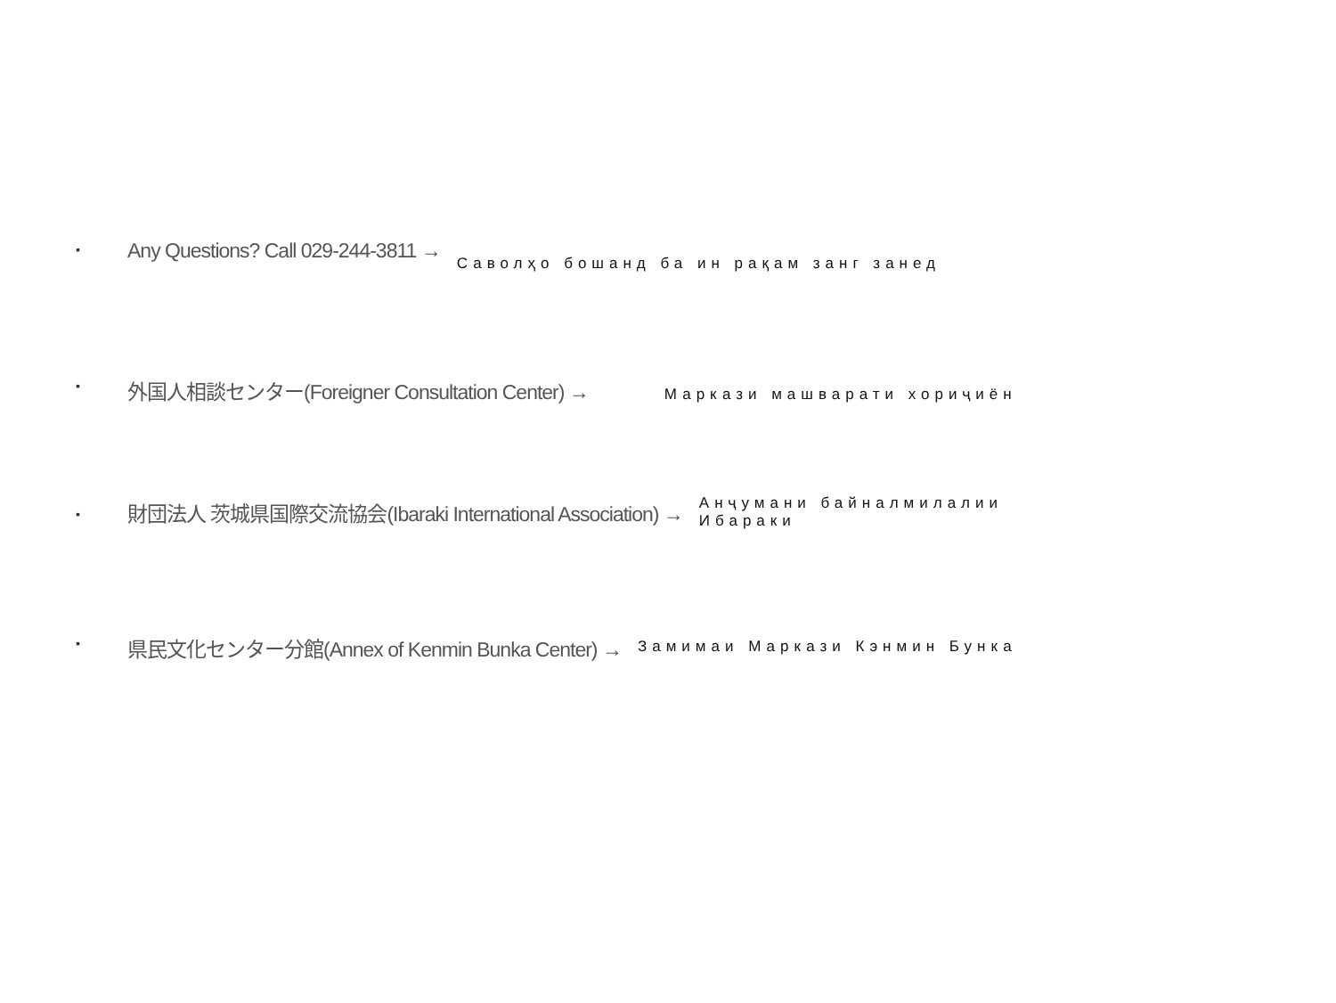▪ Any Questions? Call 029-244-3811 → Саволҳо бошанд ба ин рақам занг занед
▪ 外国人相談センター(Foreigner Consultation Center) → Маркази машварати хориҷиён
▪ 財団法人 茨城県国際交流協会(Ibaraki International Association) → Анҷумани байналмилалии Ибараки
▪ 県民文化センター分館(Annex of Kenmin Bunka Center) → Замимаи Маркази Кэнмин Бунка